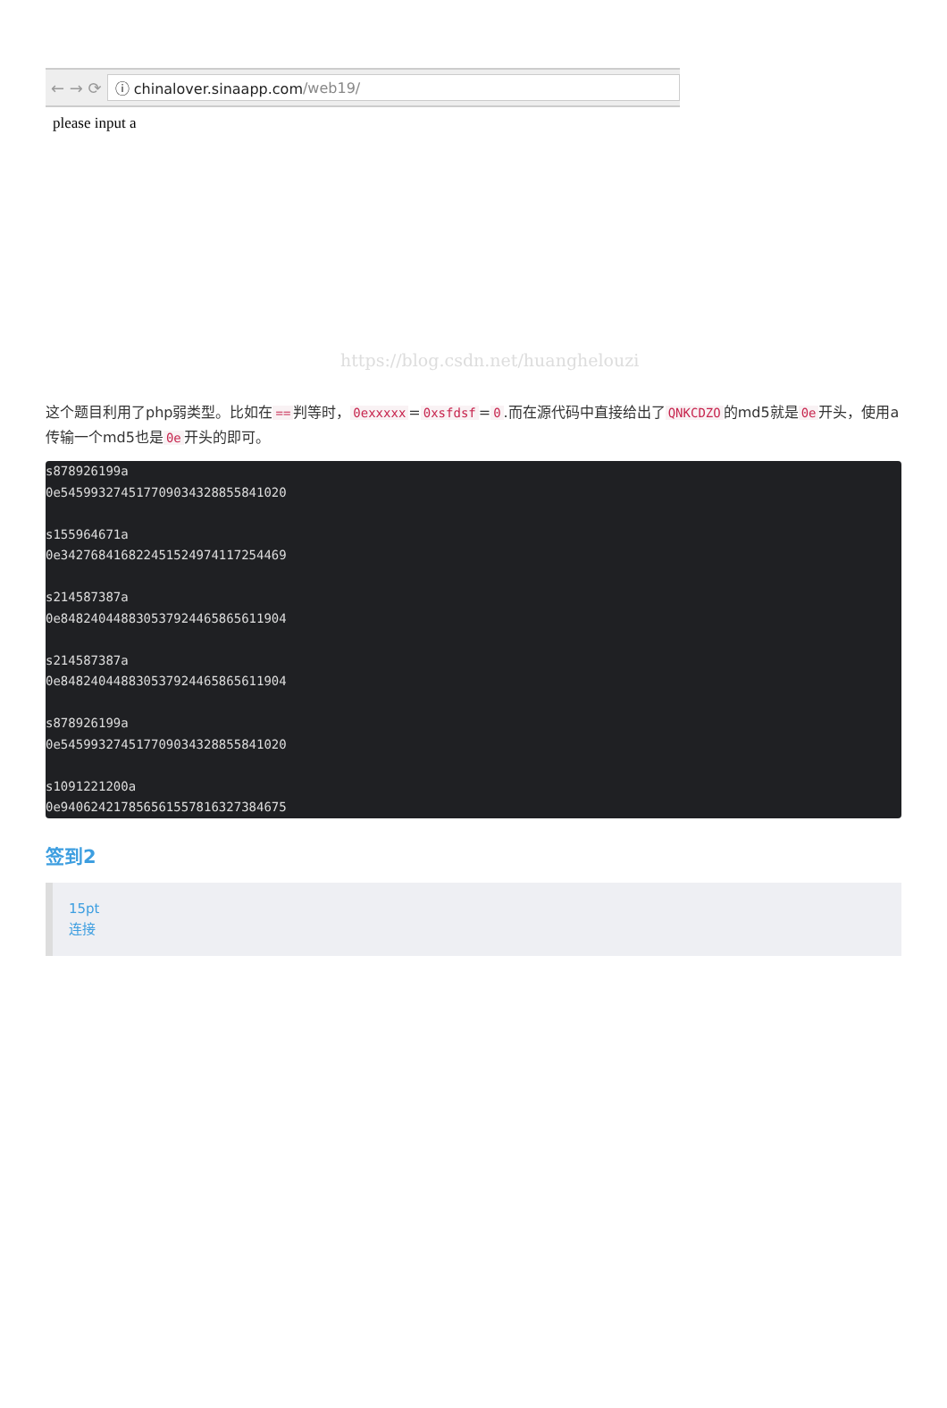← → ⟳
ⓘ chinalover.sinaapp.com /web19/
please input a
https://blog.csdn.net/huanghelouzi
这个题目利用了php弱类型。比如在 == 判等时， 0exxxxx = 0xsfdsf = 0.而在源代码中直接给出了 QNKCDZO 的md5就是 0e 开头，使用a传输一个md5也是 0e 开头的即可。
s878926199a
0e545993274517709034328855841020

s155964671a
0e342768416822451524974117254469

s214587387a
0e848240448830537924465865611904

s214587387a
0e848240448830537924465865611904

s878926199a
0e545993274517709034328855841020

s1091221200a
0e940624217856561557816327384675
签到2
15pt
连接